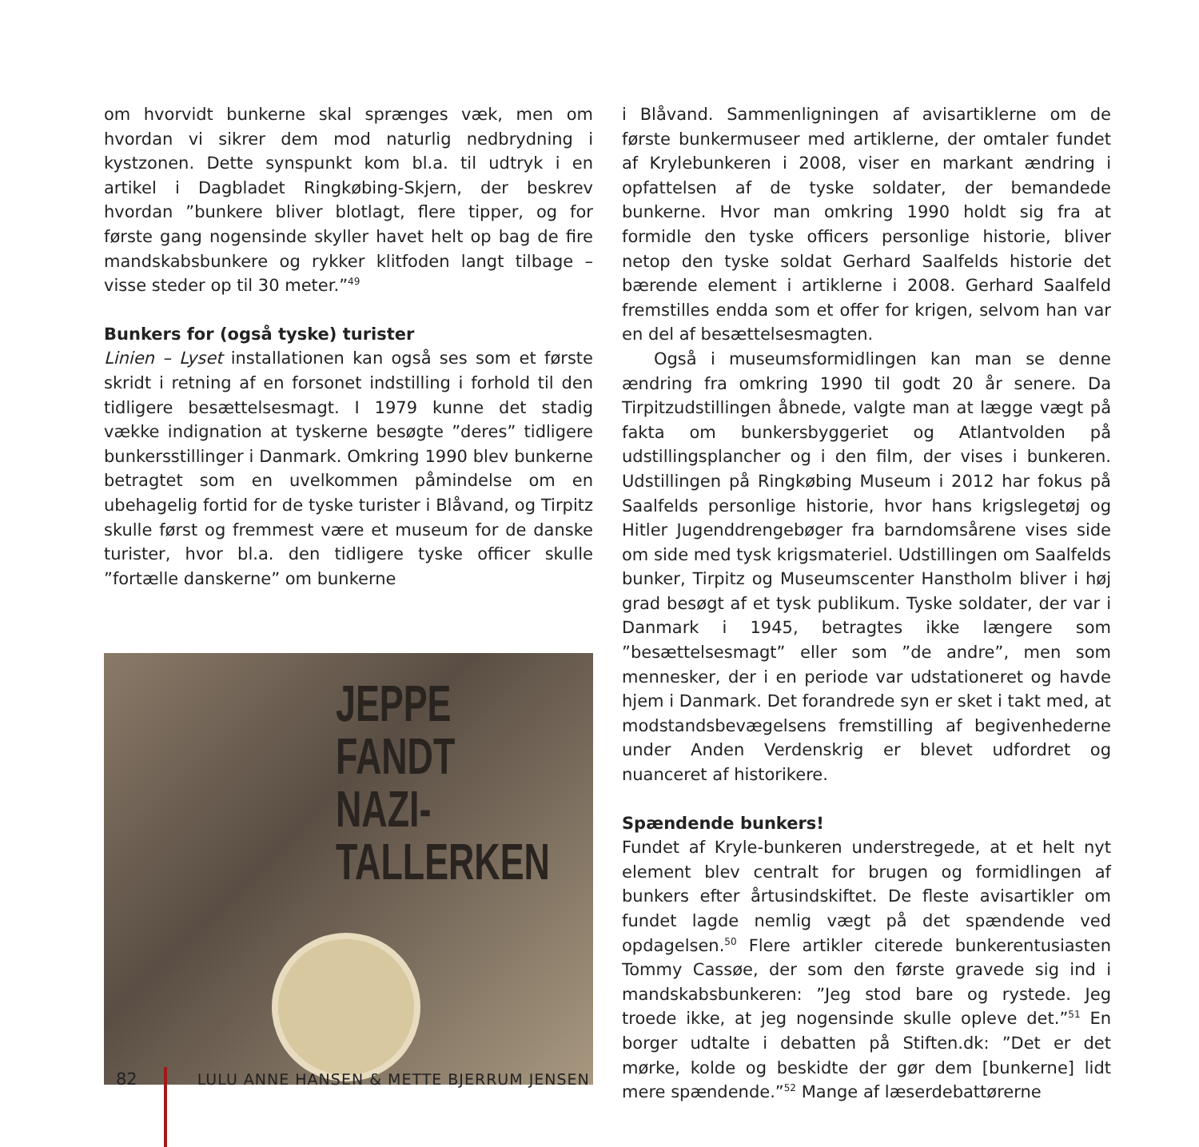om hvorvidt bunkerne skal sprænges væk, men om hvordan vi sikrer dem mod naturlig nedbrydning i kystzonen. Dette synspunkt kom bl.a. til udtryk i en artikel i Dagbladet Ringkøbing-Skjern, der beskrev hvordan ”bunkere bliver blotlagt, flere tipper, og for første gang nogensinde skyller havet helt op bag de fire mandskabsbunkere og rykker klitfoden langt tilbage – visse steder op til 30 meter.”<sup>49</sup>
Bunkers for (også tyske) turister
Linien – Lyset installationen kan også ses som et første skridt i retning af en forsonet indstilling i forhold til den tidligere besættelsesmagt. I 1979 kunne det stadig vække indignation at tyskerne besøgte ”deres” tidligere bunkersstillinger i Danmark. Omkring 1990 blev bunkerne betragtet som en uvelkommen påmindelse om en ubehagelig fortid for de tyske turister i Blåvand, og Tirpitz skulle først og fremmest være et museum for de danske turister, hvor bl.a. den tidligere tyske officer skulle ”fortælle danskerne” om bunkerne
JEPPE
FANDT NAZI-
TALLERKEN
i Blåvand. Sammenligningen af avisartiklerne om de første bunkermuseer med artiklerne, der omtaler fundet af Krylebunkeren i 2008, viser en markant ændring i opfattelsen af de tyske soldater, der bemandede bunkerne. Hvor man omkring 1990 holdt sig fra at formidle den tyske officers personlige historie, bliver netop den tyske soldat Gerhard Saalfelds historie det bærende element i artiklerne i 2008. Gerhard Saalfeld fremstilles endda som et offer for krigen, selvom han var en del af besættelsesmagten.
Også i museumsformidlingen kan man se denne ændring fra omkring 1990 til godt 20 år senere. Da Tirpitzudstillingen åbnede, valgte man at lægge vægt på fakta om bunkersbyggeriet og Atlantvolden på udstillingsplancher og i den film, der vises i bunkeren. Udstillingen på Ringkøbing Museum i 2012 har fokus på Saalfelds personlige historie, hvor hans krigslegetøj og Hitler Jugenddrengebøger fra barndomsårene vises side om side med tysk krigsmateriel. Udstillingen om Saalfelds bunker, Tirpitz og Museumscenter Hanstholm bliver i høj grad besøgt af et tysk publikum. Tyske soldater, der var i Danmark i 1945, betragtes ikke længere som ”besættelsesmagt” eller som ”de andre”, men som mennesker, der i en periode var udstationeret og havde hjem i Danmark. Det forandrede syn er sket i takt med, at modstandsbevægelsens fremstilling af begivenhederne under Anden Verdenskrig er blevet udfordret og nuanceret af historikere.
Spændende bunkers!
Fundet af Kryle-bunkeren understregede, at et helt nyt element blev centralt for brugen og formidlingen af bunkers efter årtusindskiftet. De fleste avisartikler om fundet lagde nemlig vægt på det spændende ved opdagelsen.<sup>50</sup> Flere artikler citerede bunkerentusiasten Tommy Cassøe, der som den første gravede sig ind i mandskabsbunkeren: ”Jeg stod bare og rystede. Jeg troede ikke, at jeg nogensinde skulle opleve det.”<sup>51</sup> En borger udtalte i debatten på Stiften.dk: ”Det er det mørke, kolde og beskidte der gør dem [bunkerne] lidt mere spændende.”<sup>52</sup> Mange af læserdebattørerne
82 LULU ANNE HANSEN & METTE BJERRUM JENSEN